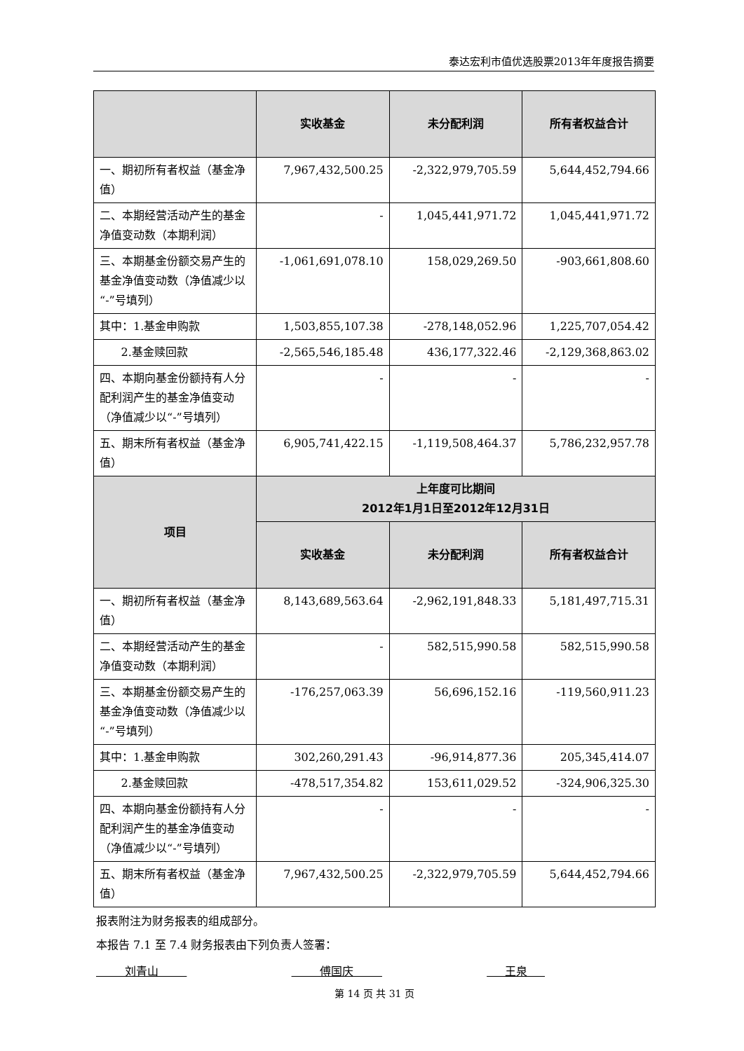泰达宏利市值优选股票2013年年度报告摘要
| | 实收基金 | 未分配利润 | 所有者权益合计 |
| --- | --- | --- | --- |
| 一、期初所有者权益（基金净值） | 7,967,432,500.25 | -2,322,979,705.59 | 5,644,452,794.66 |
| 二、本期经营活动产生的基金净值变动数（本期利润） | - | 1,045,441,971.72 | 1,045,441,971.72 |
| 三、本期基金份额交易产生的基金净值变动数（净值减少以“-”号填列） | -1,061,691,078.10 | 158,029,269.50 | -903,661,808.60 |
| 其中：1.基金申购款 | 1,503,855,107.38 | -278,148,052.96 | 1,225,707,054.42 |
| 2.基金赎回款 | -2,565,546,185.48 | 436,177,322.46 | -2,129,368,863.02 |
| 四、本期向基金份额持有人分配利润产生的基金净值变动（净值减少以“-”号填列） | - | - | - |
| 五、期末所有者权益（基金净值） | 6,905,741,422.15 | -1,119,508,464.37 | 5,786,232,957.78 |
| 项目 | 上年度可比期间 2012年1月1日至2012年12月31日 | | |
| | 实收基金 | 未分配利润 | 所有者权益合计 |
| 一、期初所有者权益（基金净值） | 8,143,689,563.64 | -2,962,191,848.33 | 5,181,497,715.31 |
| 二、本期经营活动产生的基金净值变动数（本期利润） | - | 582,515,990.58 | 582,515,990.58 |
| 三、本期基金份额交易产生的基金净值变动数（净值减少以“-”号填列） | -176,257,063.39 | 56,696,152.16 | -119,560,911.23 |
| 其中：1.基金申购款 | 302,260,291.43 | -96,914,877.36 | 205,345,414.07 |
| 2.基金赎回款 | -478,517,354.82 | 153,611,029.52 | -324,906,325.30 |
| 四、本期向基金份额持有人分配利润产生的基金净值变动（净值减少以“-”号填列） | - | - | - |
| 五、期末所有者权益（基金净值） | 7,967,432,500.25 | -2,322,979,705.59 | 5,644,452,794.66 |
报表附注为财务报表的组成部分。
本报告 7.1 至 7.4 财务报表由下列负责人签署：
刘青山 傅国庆 王泉
第 14 页 共 31 页